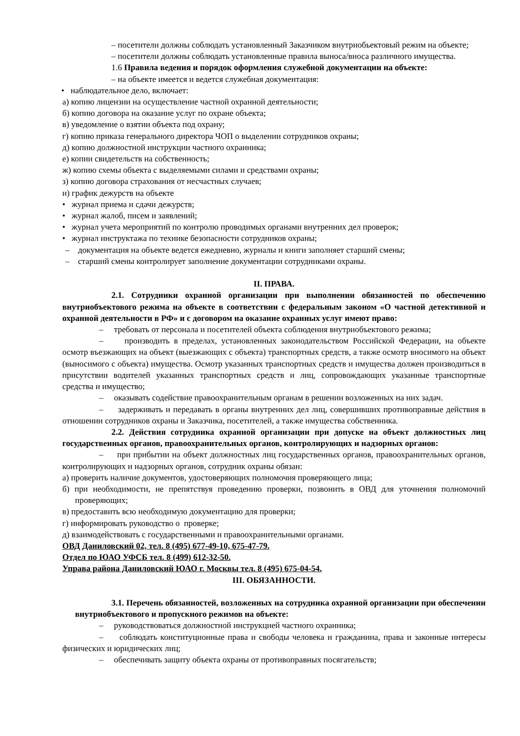– посетители должны соблюдать установленный Заказчиком внутриобьектовый режим на объекте;
– посетители должны соблюдать установленные правила выноса/вноса различного имущества.
1.6 Правила ведения и порядок оформления служебной документации на объекте:
– на объекте имеется и ведется служебная документация:
• наблюдательное дело, включает:
а) копию лицензии на осуществление частной охранной деятельности;
б) копию договора на оказание услуг по охране объекта;
в) уведомление о взятии объекта под охрану;
г) копию приказа генерального директора ЧОП о выделении сотрудников охраны;
д) копию должностной инструкции частного охранника;
е) копии свидетельств на собственность;
ж) копию схемы объекта с выделяемыми силами и средствами охраны;
з) копию договора страхования от несчастных случаев;
и) график дежурств на объекте
• журнал приема и сдачи дежурств;
• журнал жалоб, писем и заявлений;
• журнал учета мероприятий по контролю проводимых органами внутренних дел проверок;
• журнал инструктажа по технике безопасности сотрудников охраны;
– документация на объекте ведется ежедневно, журналы и книги заполняет старший смены;
– старший смены контролирует заполнение документации сотрудниками охраны.
II. ПРАВА.
2.1. Сотрудники охранной организации при выполнении обязанностей по обеспечению внутриобъектового режима на объекте в соответствии с федеральным законом «О частной детективной и охранной деятельности в РФ» и с договором на оказание охранных услуг имеют право:
– требовать от персонала и посетителей объекта соблюдения внутриобъектового режима;
– производить в пределах, установленных законодательством Российской Федерации, на объекте осмотр въезжающих на объект (выезжающих с объекта) транспортных средств, а также осмотр вносимого на объект (выносимого с объекта) имущества. Осмотр указанных транспортных средств и имущества должен производиться в присутствии водителей указанных транспортных средств и лиц, сопровождающих указанные транспортные средства и имущество;
– оказывать содействие правоохранительным органам в решении возложенных на них задач.
– задерживать и передавать в органы внутренних дел лиц, совершивших противоправные действия в отношении сотрудников охраны и Заказчика, посетителей, а также имущества собственника.
2.2. Действия сотрудника охранной организации при допуске на объект должностных лиц государственных органов, правоохранительных органов, контролирующих и надзорных органов:
– при прибытии на объект должностных лиц государственных органов, правоохранительных органов, контролирующих и надзорных органов, сотрудник охраны обязан:
а) проверить наличие документов, удостоверяющих полномочия проверяющего лица;
б) при необходимости, не препятствуя проведению проверки, позвонить в ОВД для уточнения полномочий проверяющих;
в) предоставить всю необходимую документацию для проверки;
г) информировать руководство о проверке;
д) взаимодействовать с государственными и правоохранительными органами.
ОВД Даниловский 02, тел. 8 (495) 677-49-10, 675-47-79.
Отдел по ЮАО УФСБ тел. 8 (499) 612-32-50.
Управа района Даниловский ЮАО г. Москвы тел. 8 (495) 675-04-54.
III. ОБЯЗАННОСТИ.
3.1. Перечень обязанностей, возложенных на сотрудника охранной организации при обеспечении внутриобъектового и пропускного режимов на объекте:
– руководствоваться должностной инструкцией частного охранника;
– соблюдать конституционные права и свободы человека и гражданина, права и законные интересы физических и юридических лиц;
– обеспечивать защиту объекта охраны от противоправных посягательств;